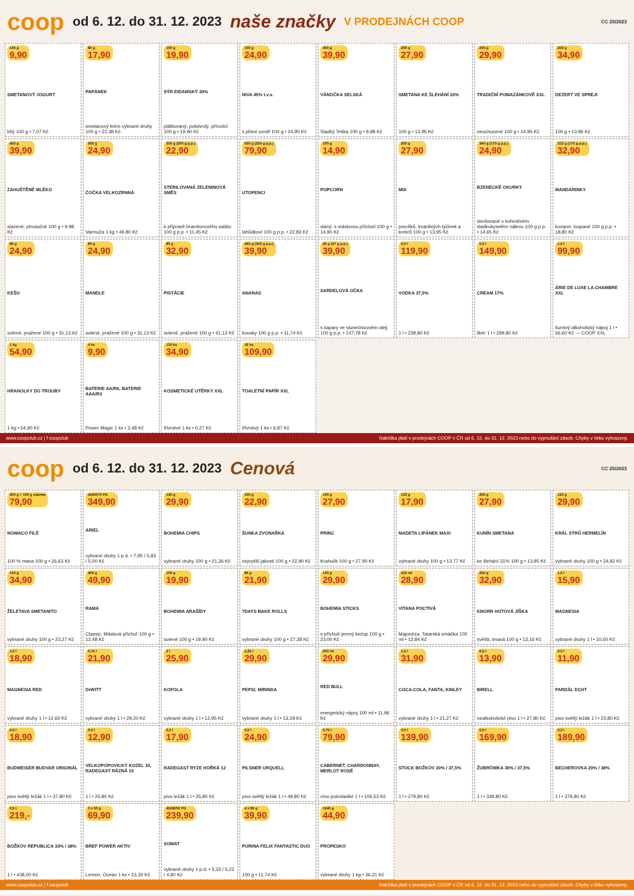coop od 6. 12. do 31. 12. 2023 naše značky V PRODEJNÁCH COOP CC 25/2023
140 g
9,90
SMETANOVÝ JOGURT
bílý 100 g • 7,07 Kč
80 g
17,90
PAPÁNEK
smetanový krém vybrané druhy 100 g • 22,38 Kč
100 g
19,90
SÝR EIDAMSKÝ 30%
plátkovaný, polotvrdý, přírodní 100 g • 19,90 Kč
100 g
24,90
NIVA 45% t.v.s.
s plísní uvnitř 100 g • 24,90 Kč
400 g
39,90
VÁNOČKA SELSKÁ
Sladký Teška 100 g • 9,98 Kč
200 g
27,90
SMETANA KE ŠLEHÁNÍ 33%
100 g • 13,95 Kč
200 g
29,90
TRADIČNÍ POMAZÁNKOVÉ XXL
neochucené 100 g • 14,95 Kč
250 g
34,90
DEZERT VE SPREJI
100 g • 13,96 Kč
400 g
39,90
ZAHUŠTĚNÉ MLÉKO
slazené, plnotučné 100 g • 9,98 Kč
500 g
24,90
ČOČKA VELKOZRNNÁ
Varmuža 1 kg • 49,80 Kč
350 g (200 g p.p.)
22,90
STERILOVANÁ ZELENINOVÁ SMĚS
k přípravě bramborového salátu 100 g p.p. • 11,45 Kč
500 g (350 g p.p.)
79,90
UTOPENCI
lahůdkoví 100 g p.p. • 22,83 Kč
100 g
14,90
POPCORN
slaný, s máslovou příchutí 100 g • 14,90 Kč
200 g
27,90
MIX
preclíků, trvanlivých tyčinek a krekrů 100 g • 13,95 Kč
340 g (170 g p.p.)
24,90
BZENECKÉ OKURKY
sterilované v kořeněném sladkokyselém nálevu 100 g p.p. • 14,65 Kč
312 g (175 g p.p.)
32,90
MANDARINKY
kompot, loupané 100 g p.p. • 18,80 Kč
80 g
24,90
KEŠU
solené, pražené 100 g • 31,13 Kč
80 g
24,90
MANDLE
solené, pražené 100 g • 31,13 Kč
80 g
32,90
PISTÁCIE
solené, pražené 100 g • 41,13 Kč
565 g (340 g p.p.)
39,90
ANANAS
kousky 100 g p.p. • 11,74 Kč
45 g (27 g p.p.)
39,90
SARDELOVÁ OČKA
s kapary ve slunečnicovém oleji 100 g p.p. • 147,78 Kč
0,5 l
119,90
VODKA 37,5%
1 l • 239,80 Kč
0,5 l
149,90
CREAM 17%
likér 1 l • 299,80 Kč
1,5 l
99,90
ÁRIE DE LUXE LA CHAMBRE XXL
šumivý alkoholický nápoj 1 l • 66,60 Kč — COOP XXL
1 kg
54,90
HRANOLKY DO TROUBY
1 kg • 54,90 Kč
4 ks
9,90
BATERIE AA/R6, BATERIE AAA/R3
Power Magic 1 ks • 2,48 Kč
130 ks
34,90
KOSMETICKÉ UTĚRKY XXL
třívrstvé 1 ks • 0,27 Kč
16 ks
109,90
TOALETNÍ PAPÍR XXL
třívrstvý 1 ks • 6,87 Kč
www.coopclub.cz | f coopclub Nabídka platí v prodejnách COOP v ČR od 6. 12. do 31. 12. 2023 nebo do vyprodání zásob. Chyby v tisku vyhrazeny.
coop od 6. 12. do 31. 12. 2023 Cenová CC 25/2023
300 g + 100 g zdarma
79,90
NOWACO FILÉ
100 % masa 100 g • 26,63 Kč
44/60/70 PD
349,90
ARIEL
vybrané druhy 1 p.d. • 7,95 / 5,83 / 5,00 Kč
140 g
29,90
BOHEMIA CHIPS
vybrané druhy 100 g • 21,36 Kč
100 g
22,90
ŠUNKA ZVONAŘKA
nejvyšší jakosti 100 g • 22,90 Kč
100 g
27,90
PRINC
Krahulík 100 g • 27,90 Kč
130 g
17,90
MADETA LIPÁNEK MAXI
vybrané druhy 100 g • 13,77 Kč
200 g
27,90
KUNÍN SMETANA
ke šlehání 31% 100 g • 13,95 Kč
120 g
29,90
KRÁL SÝRŮ HERMELÍN
vybrané druhy 100 g • 24,92 Kč
150 g
34,90
ŽELETAVA SMETANITO
vybrané druhy 100 g • 23,27 Kč
400 g
49,90
RAMA
Classic, Máslová příchuť 100 g • 12,48 Kč
100 g
19,90
BOHEMIA ARAŠÍDY
solené 100 g • 19,90 Kč
80 g
21,90
7DAYS BAKE ROLLS
vybrané druhy 100 g • 27,38 Kč
130 g
29,90
BOHEMIA STICKS
s příchutí jemný kečup 100 g • 23,00 Kč
225 ml
28,90
VITANA POCTIVÁ
Majonéza, Tatarská omáčka 100 ml • 12,84 Kč
250 g
32,90
KNORR HOTOVÁ JÍŠKA
světlá, tmavá 100 g • 13,16 Kč
1,5 l
15,90
MAGNESIA
vybrané druhy 1 l • 10,60 Kč
1,5 l
18,90
MAGNESIA RED
vybrané druhy 1 l • 12,60 Kč
0,75 l
21,90
DrWITT
vybrané druhy 1 l • 29,20 Kč
2 l
25,90
KOFOLA
vybrané druhy 1 l • 12,95 Kč
2,25 l
29,90
PEPSI, MIRINDA
vybrané druhy 1 l • 13,29 Kč
250 ml
29,90
RED BULL
energetický nápoj 100 ml • 11,96 Kč
1,5 l
31,90
COCA-COLA, FANTA, KINLEY
vybrané druhy 1 l • 21,27 Kč
0,5 l
13,90
BIRELL
nealkoholické pivo 1 l • 27,80 Kč
0,5 l
11,90
PARDÁL ECHT
pivo světlý ležák 1 l • 23,80 Kč
0,5 l
18,90
BUDWEISER BUDVAR ORIGINÁL
pivo světlý ležák 1 l • 37,80 Kč
0,5 l
12,90
VELKOPOPOVICKÝ KOZEL 10, RADEGAST RÁZNÁ 10
1 l • 25,80 Kč
0,5 l
17,90
RADEGAST RYZE HOŘKÁ 12
pivo ležák 1 l • 35,80 Kč
0,5 l
24,90
PILSNER URQUELL
pivo světlý ležák 1 l • 49,80 Kč
0,75 l
79,90
CABERNET, CHARDONNAY, MERLOT ROSÉ
víno polosladké 1 l • 106,53 Kč
0,5 l
139,90
STOCK BOŽKOV 30% / 37,5%
1 l • 279,80 Kč
0,5 l
169,90
ŽUBRÓWKA 30% / 37,5%
1 l • 339,80 Kč
0,5 l
189,90
BECHEROVKA 20% / 38%
1 l • 379,80 Kč
0,5 l
219,-
BOŽKOV REPUBLICA 33% / 38%
1 l • 438,00 Kč
3 x 50 g
69,90
BREF POWER AKTIV
Lemon, Ocean 1 ks • 23,30 Kč
45/46/50 PD
239,90
SOMAT
vybrané druhy 1 p.d. • 5,33 / 5,22 / 4,80 Kč
4 x 85 g
39,90
PURINA FELIX FANTASTIC DUO
100 g • 11,74 Kč
1240 g
44,90
PROPESKO
vybrané druhy 1 kg • 36,21 Kč
www.coopclub.cz | f coopclub Nabídka platí v prodejnách COOP v ČR od 6. 12. do 31. 12. 2023 nebo do vyprodání zásob. Chyby v tisku vyhrazeny.